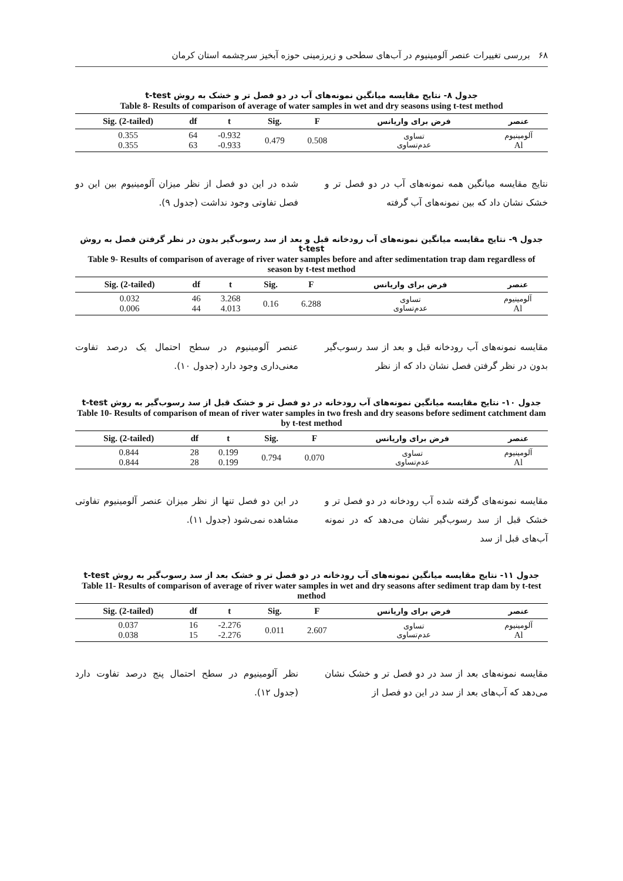۶۸ بررسی تغییرات عنصر آلومینیوم در آب‌های سطحی و زیرزمینی حوزه آبخیز سرچشمه استان کرمان
جدول ۸- نتایج مقایسه میانگین نمونه‌های آب در دو فصل تر و خشک به روش t-test
Table 8- Results of comparison of average of water samples in wet and dry seasons using t-test method
| Sig. (2-tailed) | df | t | Sig. | F | فرض برای واریانس | عنصر |
| --- | --- | --- | --- | --- | --- | --- |
| 0.355 0.355 | 64 63 | -0.932 -0.933 | 0.479 | 0.508 | تساوی عدم‌تساوی | آلومینیوم Al |
نتایج مقایسه میانگین همه نمونه‌های آب در دو فصل تر و خشک نشان داد که بین نمونه‌های آب گرفته
شده در این دو فصل از نظر میزان آلومینیوم بین این دو فصل تفاوتی وجود نداشت (جدول ۹).
جدول ۹- نتایج مقایسه میانگین نمونه‌های آب رودخانه قبل و بعد از سد رسوب‌گیر بدون در نظر گرفتن فصل به روش t-test
Table 9- Results of comparison of average of river water samples before and after sedimentation trap dam regardless of season by t-test method
| Sig. (2-tailed) | df | t | Sig. | F | فرض برای واریانس | عنصر |
| --- | --- | --- | --- | --- | --- | --- |
| 0.032 0.006 | 46 44 | 3.268 4.013 | 0.16 | 6.288 | تساوی عدم‌تساوی | آلومینیوم Al |
مقایسه نمونه‌های آب رودخانه قبل و بعد از سد رسوب‌گیر بدون در نظر گرفتن فصل نشان داد که از نظر
عنصر آلومینیوم در سطح احتمال یک درصد تفاوت معنی‌داری وجود دارد (جدول ۱۰).
جدول ۱۰- نتایج مقایسه میانگین نمونه‌های آب رودخانه در دو فصل تر و خشک قبل از سد رسوب‌گیر به روش t-test
Table 10- Results of comparison of mean of river water samples in two fresh and dry seasons before sediment catchment dam by t-test method
| Sig. (2-tailed) | df | t | Sig. | F | فرض برای واریانس | عنصر |
| --- | --- | --- | --- | --- | --- | --- |
| 0.844 0.844 | 28 28 | 0.199 0.199 | 0.794 | 0.070 | تساوی عدم‌تساوی | آلومینیوم Al |
مقایسه نمونه‌های گرفته شده آب رودخانه در دو فصل تر و خشک قبل از سد رسوب‌گیر نشان می‌دهد که در نمونه آب‌های قبل از سد
در این دو فصل تنها از نظر میزان عنصر آلومینیوم تفاوتی مشاهده نمی‌شود (جدول ۱۱).
جدول ۱۱- نتایج مقایسه میانگین نمونه‌های آب رودخانه در دو فصل تر و خشک بعد از سد رسوب‌گیر به روش t-test
Table 11- Results of comparison of average of river water samples in wet and dry seasons after sediment trap dam by t-test method
| Sig. (2-tailed) | df | t | Sig. | F | فرض برای واریانس | عنصر |
| --- | --- | --- | --- | --- | --- | --- |
| 0.037 0.038 | 16 15 | -2.276 -2.276 | 0.011 | 2.607 | تساوی عدم‌تساوی | آلومینیوم Al |
مقایسه نمونه‌های بعد از سد در دو فصل تر و خشک نشان می‌دهد که آب‌های بعد از سد در این دو فصل از
نظر آلومینیوم در سطح احتمال پنج درصد تفاوت دارد (جدول ۱۲).